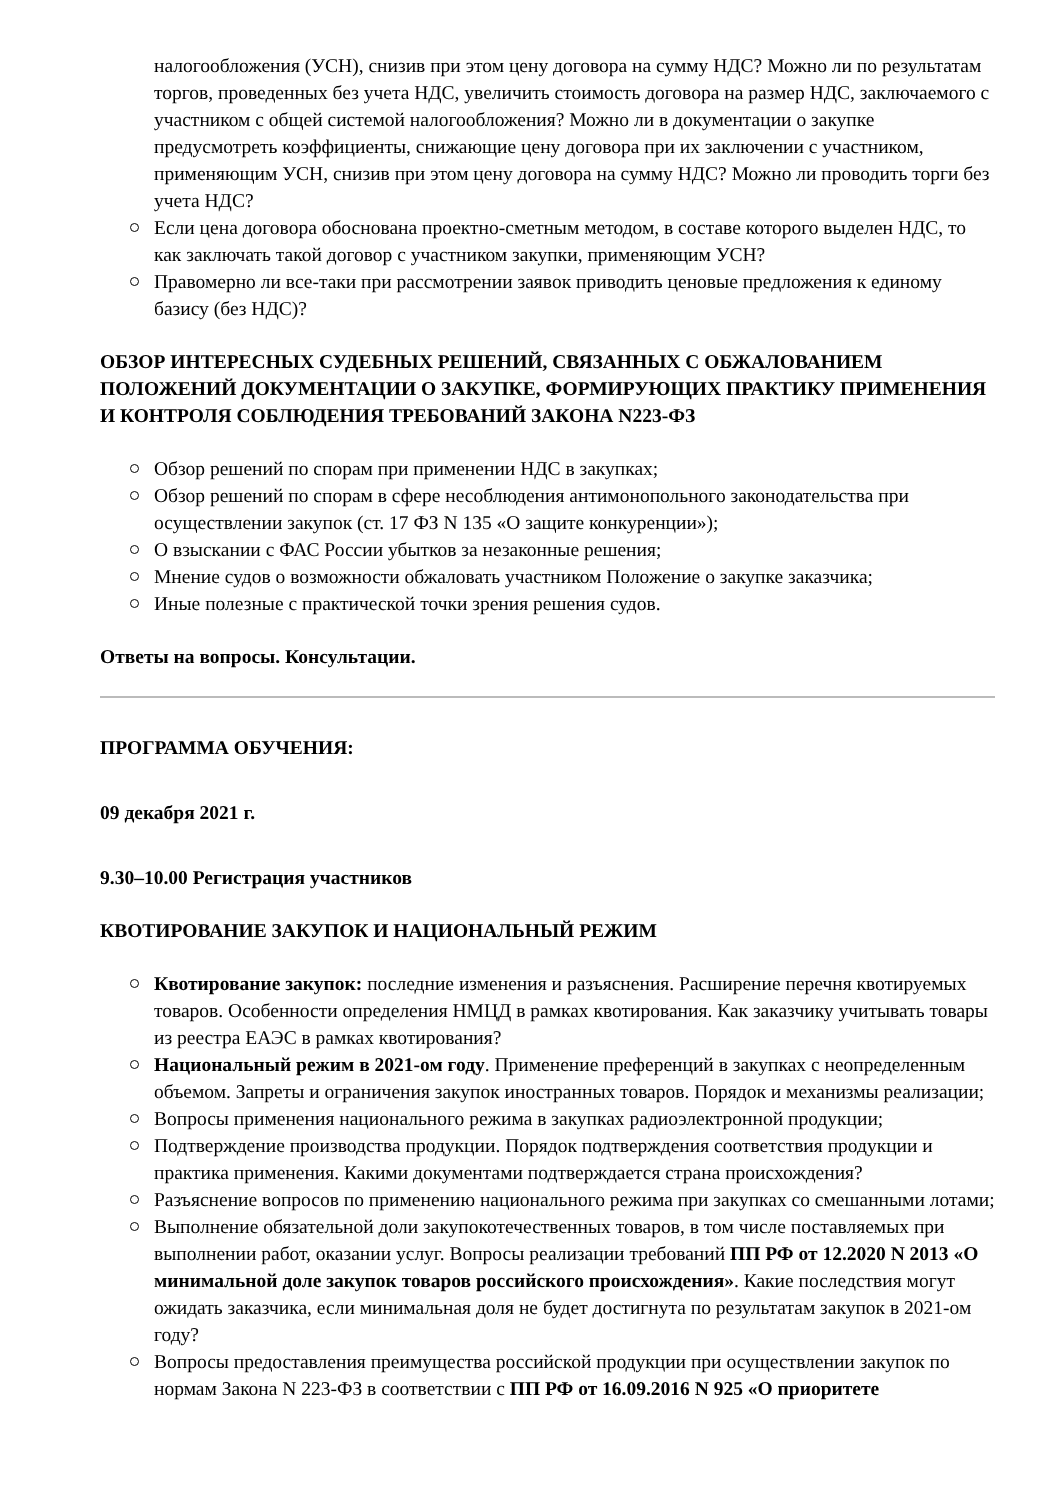налогообложения (УСН), снизив при этом цену договора на сумму НДС? Можно ли по результатам торгов, проведенных без учета НДС, увеличить стоимость договора на размер НДС, заключаемого с участником с общей системой налогообложения? Можно ли в документации о закупке предусмотреть коэффициенты, снижающие цену договора при их заключении с участником, применяющим УСН, снизив при этом цену договора на сумму НДС? Можно ли проводить торги без учета НДС?
Если цена договора обоснована проектно-сметным методом, в составе которого выделен НДС, то как заключать такой договор с участником закупки, применяющим УСН?
Правомерно ли все-таки при рассмотрении заявок приводить ценовые предложения к единому базису (без НДС)?
ОБЗОР ИНТЕРЕСНЫХ СУДЕБНЫХ РЕШЕНИЙ, СВЯЗАННЫХ С ОБЖАЛОВАНИЕМ ПОЛОЖЕНИЙ ДОКУМЕНТАЦИИ О ЗАКУПКЕ, ФОРМИРУЮЩИХ ПРАКТИКУ ПРИМЕНЕНИЯ И КОНТРОЛЯ СОБЛЮДЕНИЯ ТРЕБОВАНИЙ ЗАКОНА N223-ФЗ
Обзор решений по спорам при применении НДС в закупках;
Обзор решений по спорам в сфере несоблюдения антимонопольного законодательства при осуществлении закупок (ст. 17 ФЗ N 135 «О защите конкуренции»);
О взыскании с ФАС России убытков за незаконные решения;
Мнение судов о возможности обжаловать участником Положение о закупке заказчика;
Иные полезные с практической точки зрения решения судов.
Ответы на вопросы. Консультации.
ПРОГРАММА ОБУЧЕНИЯ:
09 декабря 2021 г.
9.30–10.00 Регистрация участников
КВОТИРОВАНИЕ ЗАКУПОК И НАЦИОНАЛЬНЫЙ РЕЖИМ
Квотирование закупок: последние изменения и разъяснения. Расширение перечня квотируемых товаров. Особенности определения НМЦД в рамках квотирования. Как заказчику учитывать товары из реестра ЕАЭС в рамках квотирования?
Национальный режим в 2021-ом году. Применение преференций в закупках с неопределенным объемом. Запреты и ограничения закупок иностранных товаров. Порядок и механизмы реализации;
Вопросы применения национального режима в закупках радиоэлектронной продукции;
Подтверждение производства продукции. Порядок подтверждения соответствия продукции и практика применения. Какими документами подтверждается страна происхождения?
Разъяснение вопросов по применению национального режима при закупках со смешанными лотами;
Выполнение обязательной доли закупокотечественных товаров, в том числе поставляемых при выполнении работ, оказании услуг. Вопросы реализации требований ПП РФ от 12.2020 N 2013 «О минимальной доле закупок товаров российского происхождения». Какие последствия могут ожидать заказчика, если минимальная доля не будет достигнута по результатам закупок в 2021-ом году?
Вопросы предоставления преимущества российской продукции при осуществлении закупок по нормам Закона N 223-ФЗ в соответствии с ПП РФ от 16.09.2016 N 925 «О приоритете